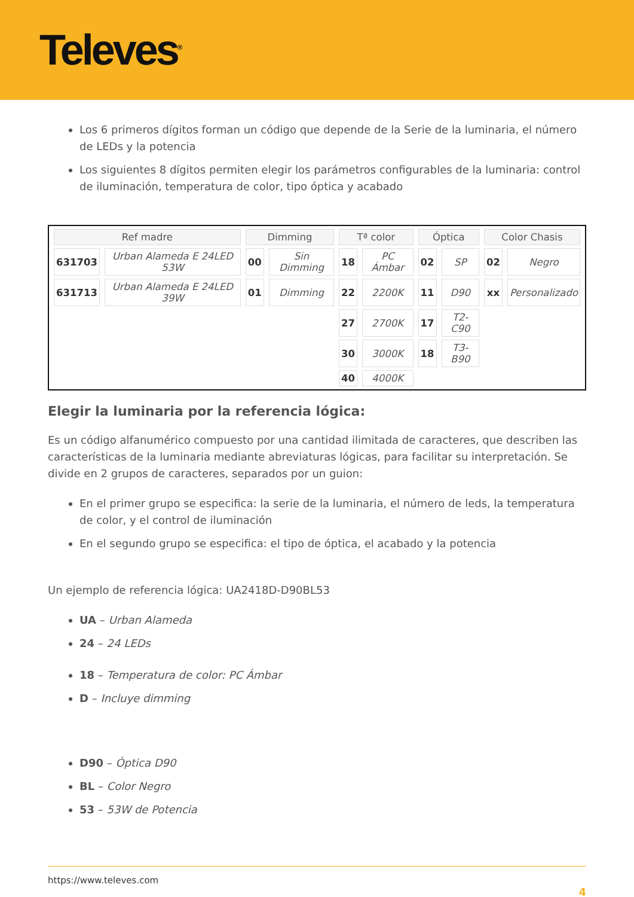Televes<sup>®</sup>
Los 6 primeros dígitos forman un código que depende de la Serie de la luminaria, el número de LEDs y la potencia
Los siguientes 8 dígitos permiten elegir los parámetros configurables de la luminaria: control de iluminación, temperatura de color, tipo óptica y acabado
| Ref madre | | Dimming | | Tª color | | Óptica | | Color Chasis | |
| --- | --- | --- | --- | --- | --- | --- | --- | --- | --- |
| 631703 | Urban Alameda E 24LED 53W | 00 | Sin Dimming | 18 | PC Ámbar | 02 | SP | 02 | Negro |
| 631713 | Urban Alameda E 24LED 39W | 01 | Dimming | 22 | 2200K | 11 | D90 | xx | Personalizado |
| | | | | 27 | 2700K | 17 | T2-C90 | | |
| | | | | 30 | 3000K | 18 | T3-B90 | | |
| | | | | 40 | 4000K | | | | |
Elegir la luminaria por la referencia lógica:
Es un código alfanumérico compuesto por una cantidad ilimitada de caracteres, que describen las características de la luminaria mediante abreviaturas lógicas, para facilitar su interpretación. Se divide en 2 grupos de caracteres, separados por un guion:
En el primer grupo se especifica: la serie de la luminaria, el número de leds, la temperatura de color, y el control de iluminación
En el segundo grupo se especifica: el tipo de óptica, el acabado y la potencia
Un ejemplo de referencia lógica: UA2418D-D90BL53
UA – Urban Alameda
24 – 24 LEDs
18 – Temperatura de color: PC Ámbar
D – Incluye dimming
D90 – Óptica D90
BL – Color Negro
53 – 53W de Potencia
https://www.televes.com
4